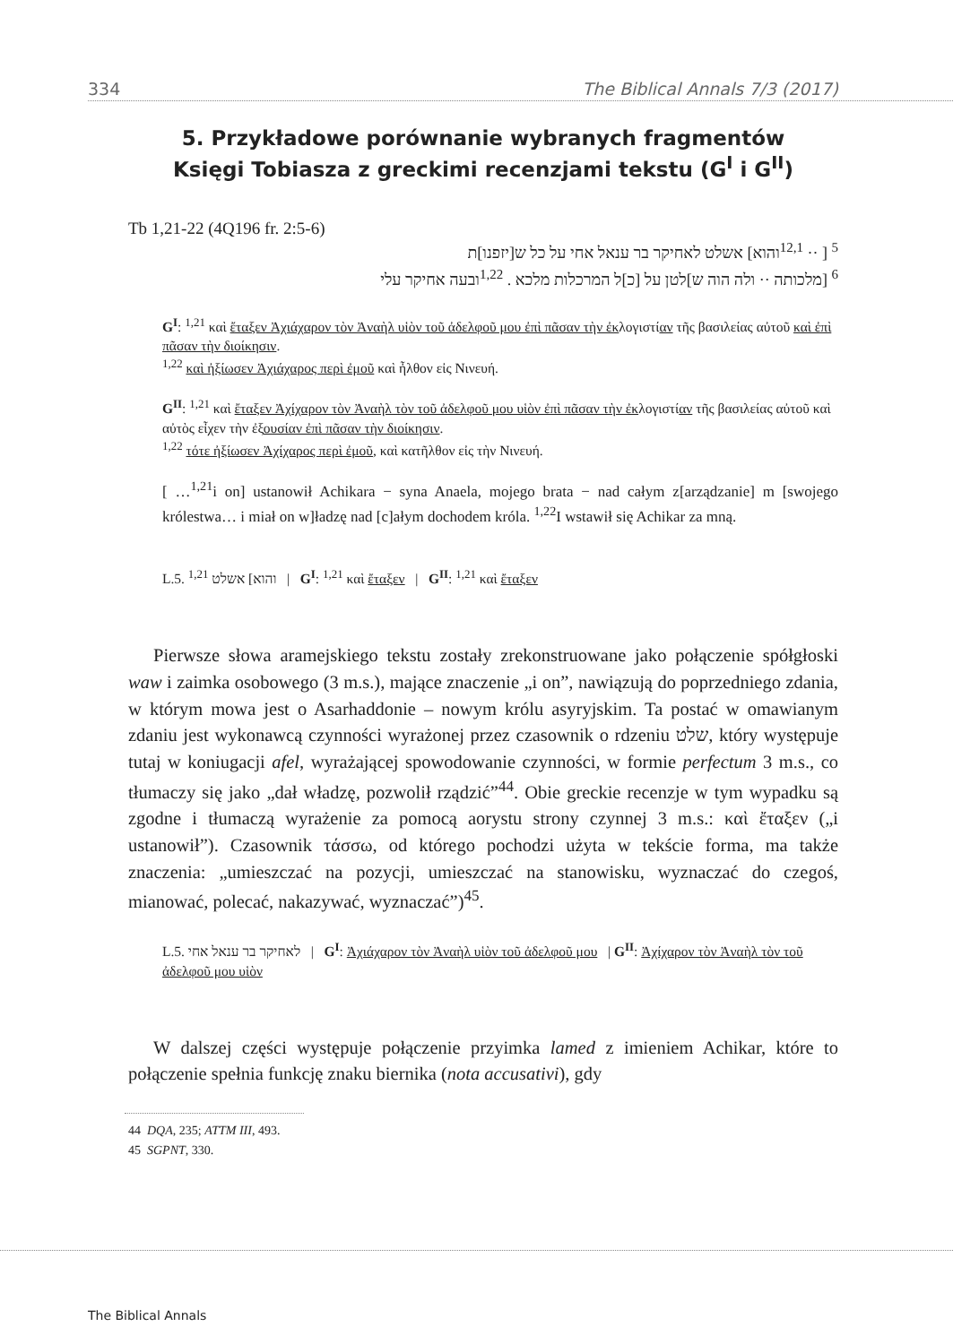334 The Biblical Annals 7/3 (2017)
5. Przykładowe porównanie wybranych fragmentów
Księgi Tobiasza z greckimi recenzjami tekstu (G<sup>I</sup> i G<sup>II</sup>)
Tb 1,21-22 (4Q196 fr. 2:5-6)
<sup>5</sup> [ ·· <sup>12,1</sup>והוא] אשלט לאחיקר בר ענאל אחי על כל ש[יזפנו]ת
<sup>6</sup> [מלכותה ·· ולה הוה ש]לטן על [כ]ל המרכלות מלכא . <sup>1,22</sup>ובעה אחיקר עלי
G<sup>I</sup>: <sup>1,21</sup> καὶ ἔταξεν Ἀχιάχαρον τὸν Ἀναὴλ υἱὸν τοῦ ἀδελφοῦ μου ἐπὶ πᾶσαν τὴν ἐκλογιστίαν τῆς βασιλείας αὐτοῦ καὶ ἐπὶ πᾶσαν τὴν διοίκησιν.
<sup>1,22</sup> καὶ ἠξίωσεν Ἀχιάχαρος περὶ ἐμοῦ καὶ ἦλθον εἰς Νινευή.
G<sup>II</sup>: <sup>1,21</sup> καὶ ἔταξεν Ἀχίχαρον τὸν Ἀναὴλ τὸν τοῦ ἀδελφοῦ μου υἱὸν ἐπὶ πᾶσαν τὴν ἐκλογιστίαν τῆς βασιλείας αὐτοῦ καὶ αὐτὸς εἶχεν τὴν ἐξουσίαν ἐπὶ πᾶσαν τὴν διοίκησιν.
<sup>1,22</sup> τότε ἠξίωσεν Ἀχίχαρος περὶ ἐμοῦ, καὶ κατῆλθον εἰς τὴν Νινευή.
[ …<sup>1,21</sup>i on] ustanowił Achikara − syna Anaela, mojego brata − nad całym z[arządzanie] m [swojego królestwa… i miał on w]ładzę nad [c]ałym dochodem króla. <sup>1,22</sup>I wstawił się Achikar za mną.
L.5. והוא] אשלט <sup>1,21</sup> | G<sup>I</sup>: <sup>1,21</sup> καὶ ἔταξεν | G<sup>II</sup>: <sup>1,21</sup> καὶ ἔταξεν
Pierwsze słowa aramejskiego tekstu zostały zrekonstruowane jako połączenie spółgłoski waw i zaimka osobowego (3 m.s.), mające znaczenie „i on”, nawiązują do poprzedniego zdania, w którym mowa jest o Asarhaddonie – nowym królu asyryjskim. Ta postać w omawianym zdaniu jest wykonawcą czynności wyrażonej przez czasownik o rdzeniu שלט, który występuje tutaj w koniugacji afel, wyrażającej spowodowanie czynności, w formie perfectum 3 m.s., co tłumaczy się jako „dał władzę, pozwolił rządzić”<sup>44</sup>. Obie greckie recenzje w tym wypadku są zgodne i tłumaczą wyrażenie za pomocą aorystu strony czynnej 3 m.s.: καὶ ἔταξεν („i ustanowił”). Czasownik τάσσω, od którego pochodzi użyta w tekście forma, ma także znaczenia: „umieszczać na pozycji, umieszczać na stanowisku, wyznaczać do czegoś, mianować, polecać, nakazywać, wyznaczać”)<sup>45</sup>.
L.5. לאחיקר בר ענאל אחי | G<sup>I</sup>: Ἀχιάχαρον τὸν Ἀναὴλ υἱὸν τοῦ ἀδελφοῦ μου | G<sup>II</sup>: Ἀχίχαρον τὸν Ἀναὴλ τὸν τοῦ ἀδελφοῦ μου υἱὸν
W dalszej części występuje połączenie przyimka lamed z imieniem Achikar, które to połączenie spełnia funkcję znaku biernika (nota accusativi), gdy
44 DQA, 235; ATTM III, 493.
45 SGPNT, 330.
The Biblical Annals